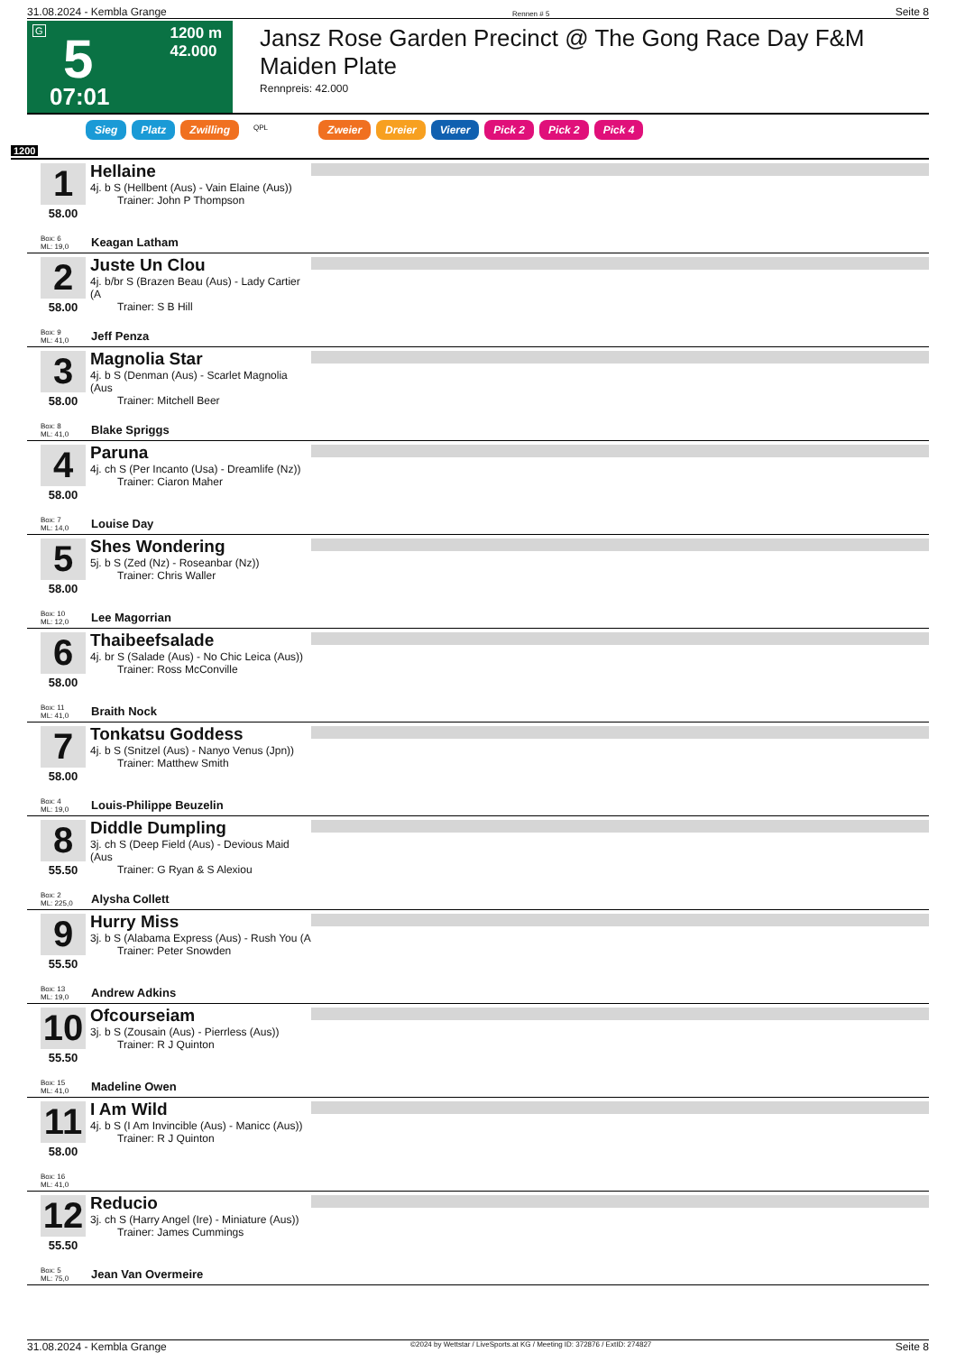31.08.2024 - Kembla Grange Rennen # 5 Seite 8
G
5
1200 m
42.000
07:01
Jansz Rose Garden Precinct @ The Gong Race Day F&M Maiden Plate
Rennpreis: 42.000
Sieg Platz Zwilling QPL Zweier Dreier Vierer Pick 2 Pick 2 Pick 4
1200
1
58.00
Hellaine
4j. b S (Hellbent (Aus) - Vain Elaine (Aus))
Trainer: John P Thompson
Box: 6
ML: 19,0
Keagan Latham
2
58.00
Juste Un Clou
4j. b/br S (Brazen Beau (Aus) - Lady Cartier (A
Trainer: S B Hill
Box: 9
ML: 41,0
Jeff Penza
3
58.00
Magnolia Star
4j. b S (Denman (Aus) - Scarlet Magnolia (Aus
Trainer: Mitchell Beer
Box: 8
ML: 41,0
Blake Spriggs
4
58.00
Paruna
4j. ch S (Per Incanto (Usa) - Dreamlife (Nz))
Trainer: Ciaron Maher
Box: 7
ML: 14,0
Louise Day
5
58.00
Shes Wondering
5j. b S (Zed (Nz) - Roseanbar (Nz))
Trainer: Chris Waller
Box: 10
ML: 12,0
Lee Magorrian
6
58.00
Thaibeefsalade
4j. br S (Salade (Aus) - No Chic Leica (Aus))
Trainer: Ross McConville
Box: 11
ML: 41,0
Braith Nock
7
58.00
Tonkatsu Goddess
4j. b S (Snitzel (Aus) - Nanyo Venus (Jpn))
Trainer: Matthew Smith
Box: 4
ML: 19,0
Louis-Philippe Beuzelin
8
55.50
Diddle Dumpling
3j. ch S (Deep Field (Aus) - Devious Maid (Aus
Trainer: G Ryan & S Alexiou
Box: 2
ML: 225,0
Alysha Collett
9
55.50
Hurry Miss
3j. b S (Alabama Express (Aus) - Rush You (A
Trainer: Peter Snowden
Box: 13
ML: 19,0
Andrew Adkins
10
55.50
Ofcourseiam
3j. b S (Zousain (Aus) - Pierrless (Aus))
Trainer: R J Quinton
Box: 15
ML: 41,0
Madeline Owen
11
58.00
I Am Wild
4j. b S (I Am Invincible (Aus) - Manicc (Aus))
Trainer: R J Quinton
Box: 16
ML: 41,0
12
55.50
Reducio
3j. ch S (Harry Angel (Ire) - Miniature (Aus))
Trainer: James Cummings
Box: 5
ML: 75,0
Jean Van Overmeire
31.08.2024 - Kembla Grange ©2024 by Wettstar / LiveSports.at KG / Meeting ID: 372876 / ExtID: 274827 Seite 8